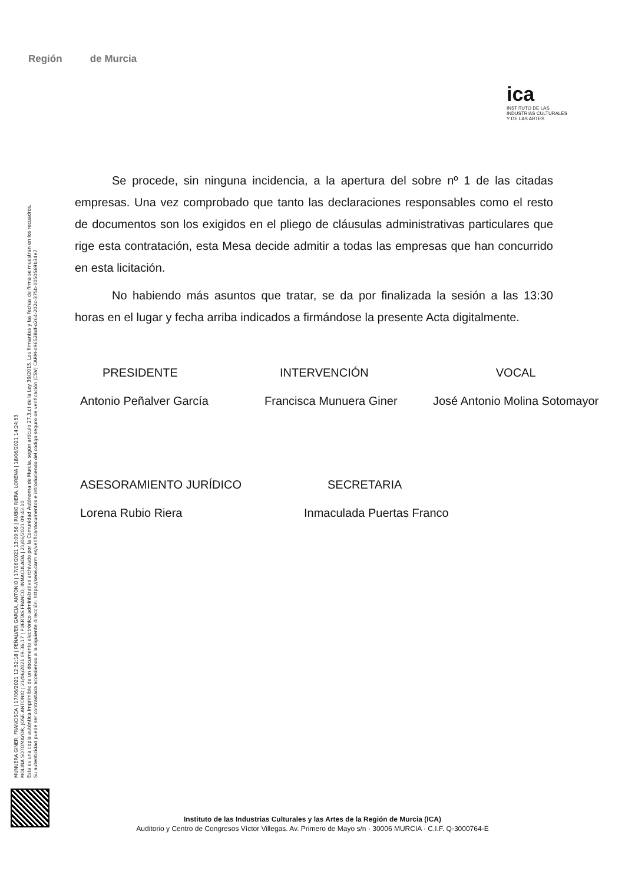MUNUERA GINER, FRANCISCA | 17/06/2021 12:52:18 | PEÑALVER GARCÍA, ANTONIO | 17/06/2021 13:09:56 | RUBIO RIERA, LORENA | 18/06/2021 14:24:53
MOLINA SOTOMAYOR, JOSE ANTONIO | 21/06/2021 09:36:17 | PUERTAS FRANCO, INMACULADA | 21/06/2021 09:43:10
Esta es una copia auténtica imprimible de un documento electrónico administrativo archivado por la Comunidad Autónoma de Murcia, según artículo 27.3.c) de la Ley 39/2015. Los firmantes y las fechas de firma se muestran en los recuadros.
Su autenticidad puede ser contrastada accediendo a la siguiente dirección: https://sede.carm.es/verificardocumentos e introduciendo del código seguro de verificación (CSV) CARM-d96528df-d264-202c-375b-0050569b34e7
Región de Murcia
ica
INSTITUTO DE LAS
INDUSTRIAS CULTURALES
Y DE LAS ARTES
Se procede, sin ninguna incidencia, a la apertura del sobre nº 1 de las citadas empresas. Una vez comprobado que tanto las declaraciones responsables como el resto de documentos son los exigidos en el pliego de cláusulas administrativas particulares que rige esta contratación, esta Mesa decide admitir a todas las empresas que han concurrido en esta licitación.
No habiendo más asuntos que tratar, se da por finalizada la sesión a las 13:30 horas en el lugar y fecha arriba indicados a firmándose la presente Acta digitalmente.
| PRESIDENTE | INTERVENCIÓN | VOCAL |
| Antonio Peñalver García | Francisca Munuera Giner | José Antonio Molina Sotomayor |
| ASESORAMIENTO JURÍDICO | SECRETARIA |
| Lorena Rubio Riera | Inmaculada Puertas Franco |
Instituto de las Industrias Culturales y las Artes de la Región de Murcia (ICA)
Auditorio y Centro de Congresos Víctor Villegas. Av. Primero de Mayo s/n · 30006 MURCIA · C.I.F. Q-3000764-E